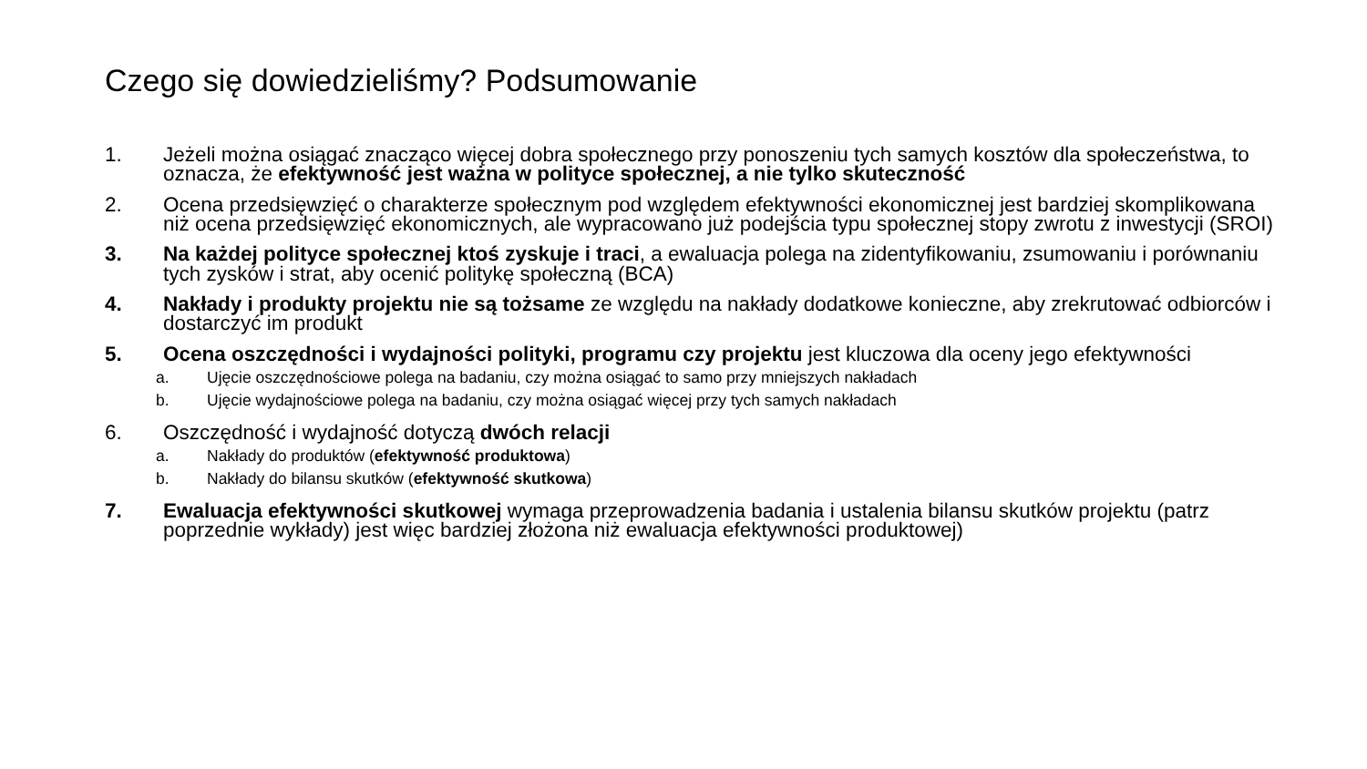Czego się dowiedzieliśmy? Podsumowanie
1. Jeżeli można osiągać znacząco więcej dobra społecznego przy ponoszeniu tych samych kosztów dla społeczeństwa, to oznacza, że efektywność jest ważna w polityce społecznej, a nie tylko skuteczność
2. Ocena przedsięwzięć o charakterze społecznym pod względem efektywności ekonomicznej jest bardziej skomplikowana niż ocena przedsięwzięć ekonomicznych, ale wypracowano już podejścia typu społecznej stopy zwrotu z inwestycji (SROI)
3. Na każdej polityce społecznej ktoś zyskuje i traci, a ewaluacja polega na zidentyfikowaniu, zsumowaniu i porównaniu tych zysków i strat, aby ocenić politykę społeczną (BCA)
4. Nakłady i produkty projektu nie są tożsame ze względu na nakłady dodatkowe konieczne, aby zrekrutować odbiorców i dostarczyć im produkt
5. Ocena oszczędności i wydajności polityki, programu czy projektu jest kluczowa dla oceny jego efektywności
a. Ujęcie oszczędnościowe polega na badaniu, czy można osiągać to samo przy mniejszych nakładach
b. Ujęcie wydajnościowe polega na badaniu, czy można osiągać więcej przy tych samych nakładach
6. Oszczędność i wydajność dotyczą dwóch relacji
a. Nakłady do produktów (efektywność produktowa)
b. Nakłady do bilansu skutków (efektywność skutkowa)
7. Ewaluacja efektywności skutkowej wymaga przeprowadzenia badania i ustalenia bilansu skutków projektu (patrz poprzednie wykłady) jest więc bardziej złożona niż ewaluacja efektywności produktowej)